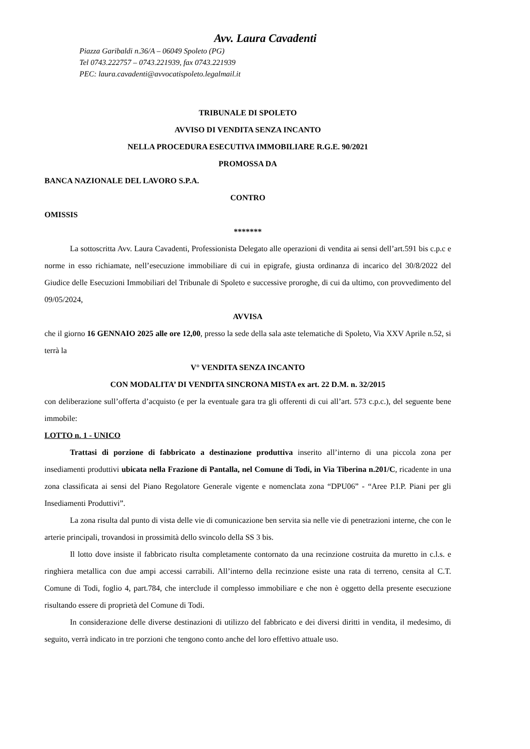Avv. Laura Cavadenti
Piazza Garibaldi n.36/A – 06049 Spoleto (PG)
Tel 0743.222757 – 0743.221939, fax 0743.221939
PEC: laura.cavadenti@avvocatispoleto.legalmail.it
TRIBUNALE DI SPOLETO
AVVISO DI VENDITA SENZA INCANTO
NELLA PROCEDURA ESECUTIVA IMMOBILIARE R.G.E. 90/2021
PROMOSSA DA
BANCA NAZIONALE DEL LAVORO S.P.A.
CONTRO
OMISSIS
*******
La sottoscritta Avv. Laura Cavadenti, Professionista Delegato alle operazioni di vendita ai sensi dell’art.591 bis c.p.c e norme in esso richiamate, nell’esecuzione immobiliare di cui in epigrafe, giusta ordinanza di incarico del 30/8/2022 del Giudice delle Esecuzioni Immobiliari del Tribunale di Spoleto e successive proroghe, di cui da ultimo, con provvedimento del 09/05/2024,
AVVISA
che il giorno 16 GENNAIO 2025 alle ore 12,00, presso la sede della sala aste telematiche di Spoleto, Via XXV Aprile n.52, si terrà la
V° VENDITA SENZA INCANTO
CON MODALITA’ DI VENDITA SINCRONA MISTA ex art. 22 D.M. n. 32/2015
con deliberazione sull’offerta d’acquisto (e per la eventuale gara tra gli offerenti di cui all’art. 573 c.p.c.), del seguente bene immobile:
LOTTO n. 1 - UNICO
Trattasi di porzione di fabbricato a destinazione produttiva inserito all’interno di una piccola zona per insediamenti produttivi ubicata nella Frazione di Pantalla, nel Comune di Todi, in Via Tiberina n.201/C, ricadente in una zona classificata ai sensi del Piano Regolatore Generale vigente e nomenclata zona “DPU06” - “Aree P.I.P. Piani per gli Insediamenti Produttivi”.
La zona risulta dal punto di vista delle vie di comunicazione ben servita sia nelle vie di penetrazioni interne, che con le arterie principali, trovandosi in prossimità dello svincolo della SS 3 bis.
Il lotto dove insiste il fabbricato risulta completamente contornato da una recinzione costruita da muretto in c.l.s. e ringhiera metallica con due ampi accessi carrabili. All’interno della recinzione esiste una rata di terreno, censita al C.T. Comune di Todi, foglio 4, part.784, che interclude il complesso immobiliare e che non è oggetto della presente esecuzione risultando essere di proprietà del Comune di Todi.
In considerazione delle diverse destinazioni di utilizzo del fabbricato e dei diversi diritti in vendita, il medesimo, di seguito, verrà indicato in tre porzioni che tengono conto anche del loro effettivo attuale uso.